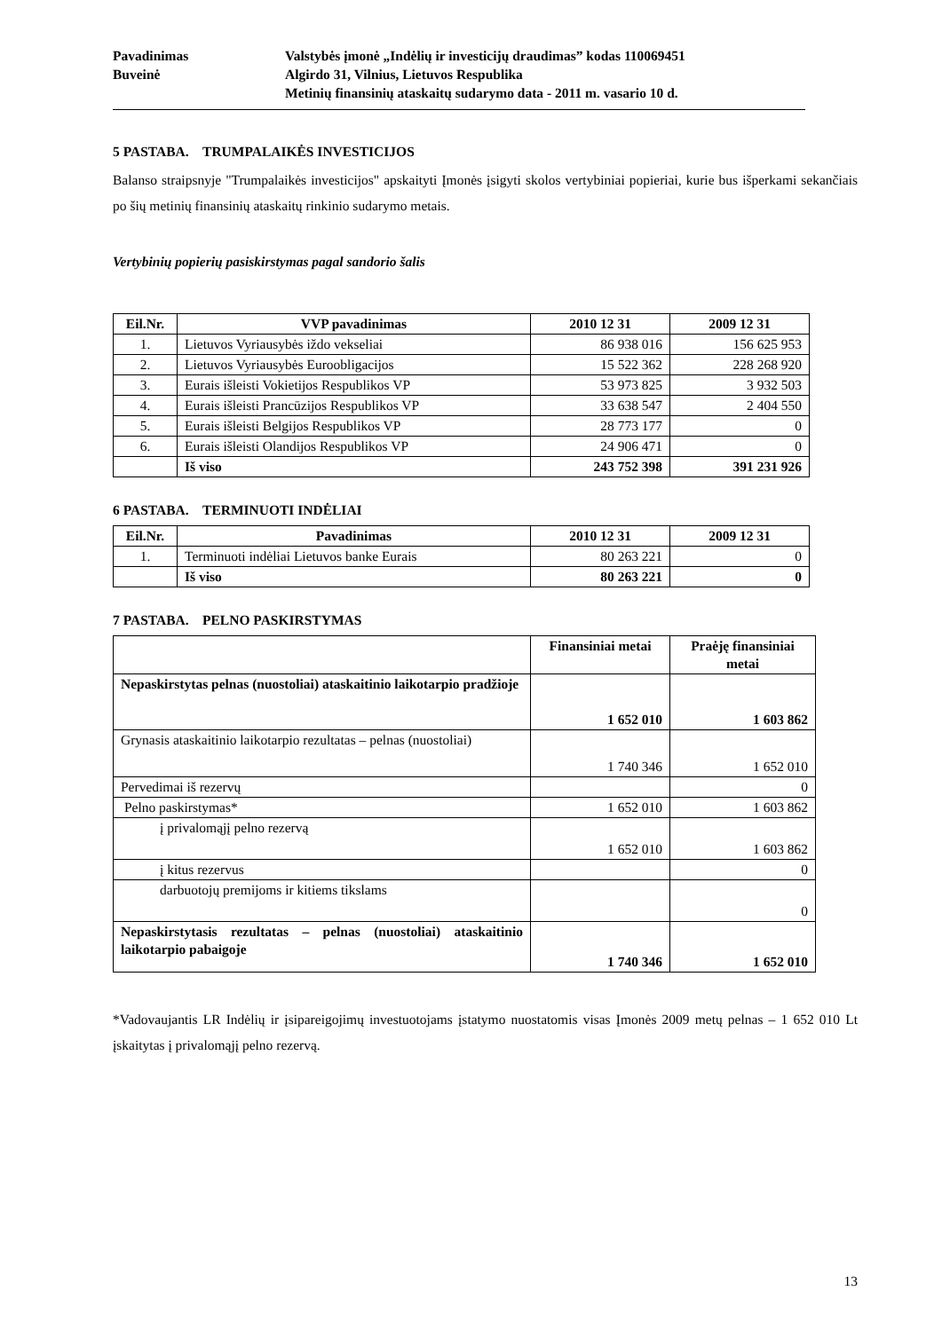Pavadinimas
Valstybės įmonė „Indėlių ir investicijų draudimas” kodas 110069451
Buveinė
Algirdo 31, Vilnius, Lietuvos Respublika
Metinių finansinių ataskaitų sudarymo data - 2011 m. vasario 10 d.
5 PASTABA. TRUMPALAIKĖS INVESTICIJOS
Balanso straipsnyje "Trumpalaikės investicijos" apskaityti Įmonės įsigyti skolos vertybiniai popieriai, kurie bus išperkami sekančiais po šių metinių finansinių ataskaitų rinkinio sudarymo metais.
Vertybinių popierių pasiskirstymas pagal sandorio šalis
| Eil.Nr. | VVP pavadinimas | 2010 12 31 | 2009 12 31 |
| --- | --- | --- | --- |
| 1. | Lietuvos Vyriausybės iždo vekseliai | 86 938 016 | 156 625 953 |
| 2. | Lietuvos Vyriausybės Euroobligacijos | 15 522 362 | 228 268 920 |
| 3. | Eurais išleisti Vokietijos Respublikos VP | 53 973 825 | 3 932 503 |
| 4. | Eurais išleisti Prancūzijos Respublikos VP | 33 638 547 | 2 404 550 |
| 5. | Eurais išleisti Belgijos Respublikos VP | 28 773 177 | 0 |
| 6. | Eurais išleisti Olandijos Respublikos VP | 24 906 471 | 0 |
| | Iš viso | 243 752 398 | 391 231 926 |
6 PASTABA. TERMINUOTI INDĖLIAI
| Eil.Nr. | Pavadinimas | 2010 12 31 | 2009 12 31 |
| --- | --- | --- | --- |
| 1. | Terminuoti indėliai Lietuvos banke Eurais | 80 263 221 | 0 |
| | Iš viso | 80 263 221 | 0 |
7 PASTABA. PELNO PASKIRSTYMAS
| | Finansiniai metai | Praėję finansiniai metai |
| --- | --- | --- |
| Nepaskirstytas pelnas (nuostoliai) ataskaitinio laikotarpio pradžioje | 1 652 010 | 1 603 862 |
| Grynasis ataskaitinio laikotarpio rezultatas – pelnas (nuostoliai) | 1 740 346 | 1 652 010 |
| Pervedimai iš rezervų | | 0 |
| Pelno paskirstymas* | 1 652 010 | 1 603 862 |
| į privalomąjį pelno rezervą | 1 652 010 | 1 603 862 |
| į kitus rezervus | | 0 |
| darbuotojų premijoms ir kitiems tikslams | | 0 |
| Nepaskirstytasis rezultatas – pelnas (nuostoliai) ataskaitinio laikotarpio pabaigoje | 1 740 346 | 1 652 010 |
*Vadovaujantis LR Indėlių ir įsipareigojimų investuotojams įstatymo nuostatomis visas Įmonės 2009 metų pelnas – 1 652 010 Lt įskaitytas į privalomąjį pelno rezervą.
13